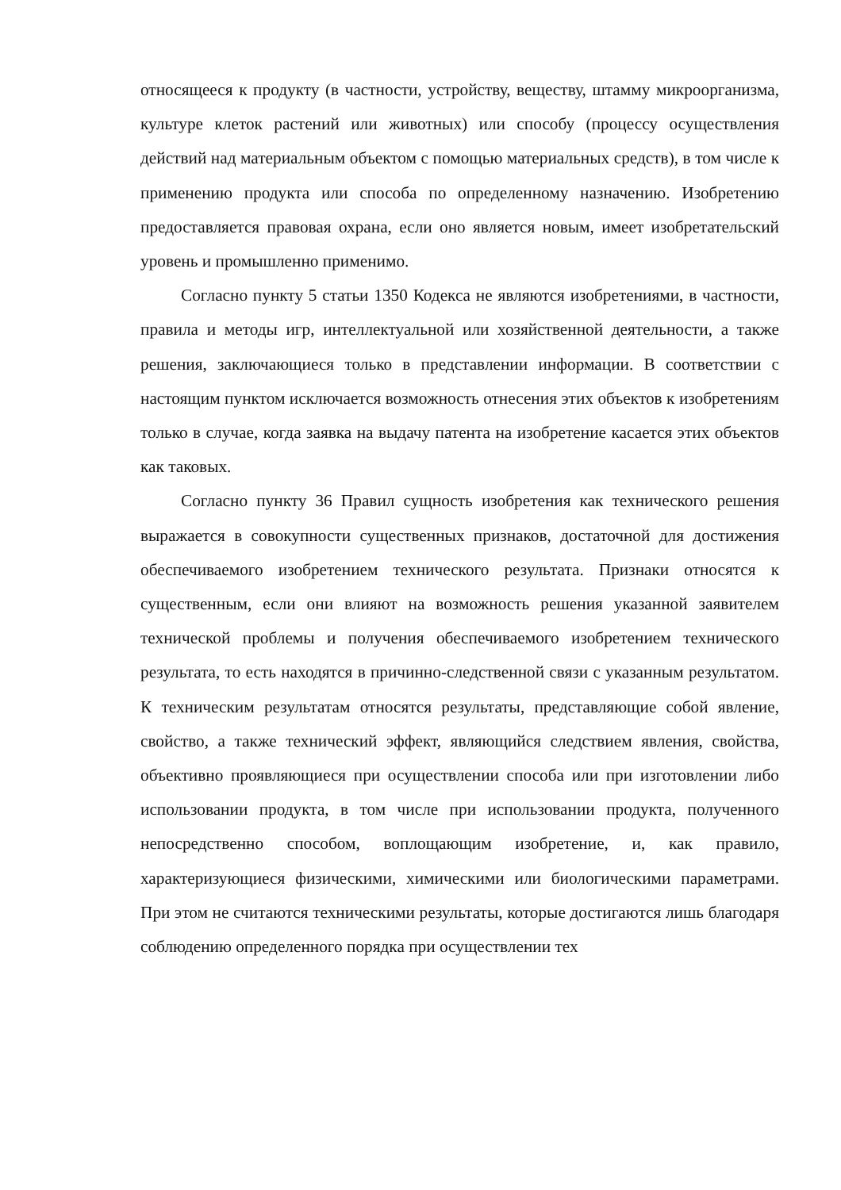относящееся к продукту (в частности, устройству, веществу, штамму микроорганизма, культуре клеток растений или животных) или способу (процессу осуществления действий над материальным объектом с помощью материальных средств), в том числе к применению продукта или способа по определенному назначению. Изобретению предоставляется правовая охрана, если оно является новым, имеет изобретательский уровень и промышленно применимо.
Согласно пункту 5 статьи 1350 Кодекса не являются изобретениями, в частности, правила и методы игр, интеллектуальной или хозяйственной деятельности, а также решения, заключающиеся только в представлении информации. В соответствии с настоящим пунктом исключается возможность отнесения этих объектов к изобретениям только в случае, когда заявка на выдачу патента на изобретение касается этих объектов как таковых.
Согласно пункту 36 Правил сущность изобретения как технического решения выражается в совокупности существенных признаков, достаточной для достижения обеспечиваемого изобретением технического результата. Признаки относятся к существенным, если они влияют на возможность решения указанной заявителем технической проблемы и получения обеспечиваемого изобретением технического результата, то есть находятся в причинно-следственной связи с указанным результатом. К техническим результатам относятся результаты, представляющие собой явление, свойство, а также технический эффект, являющийся следствием явления, свойства, объективно проявляющиеся при осуществлении способа или при изготовлении либо использовании продукта, в том числе при использовании продукта, полученного непосредственно способом, воплощающим изобретение, и, как правило, характеризующиеся физическими, химическими или биологическими параметрами. При этом не считаются техническими результаты, которые достигаются лишь благодаря соблюдению определенного порядка при осуществлении тех